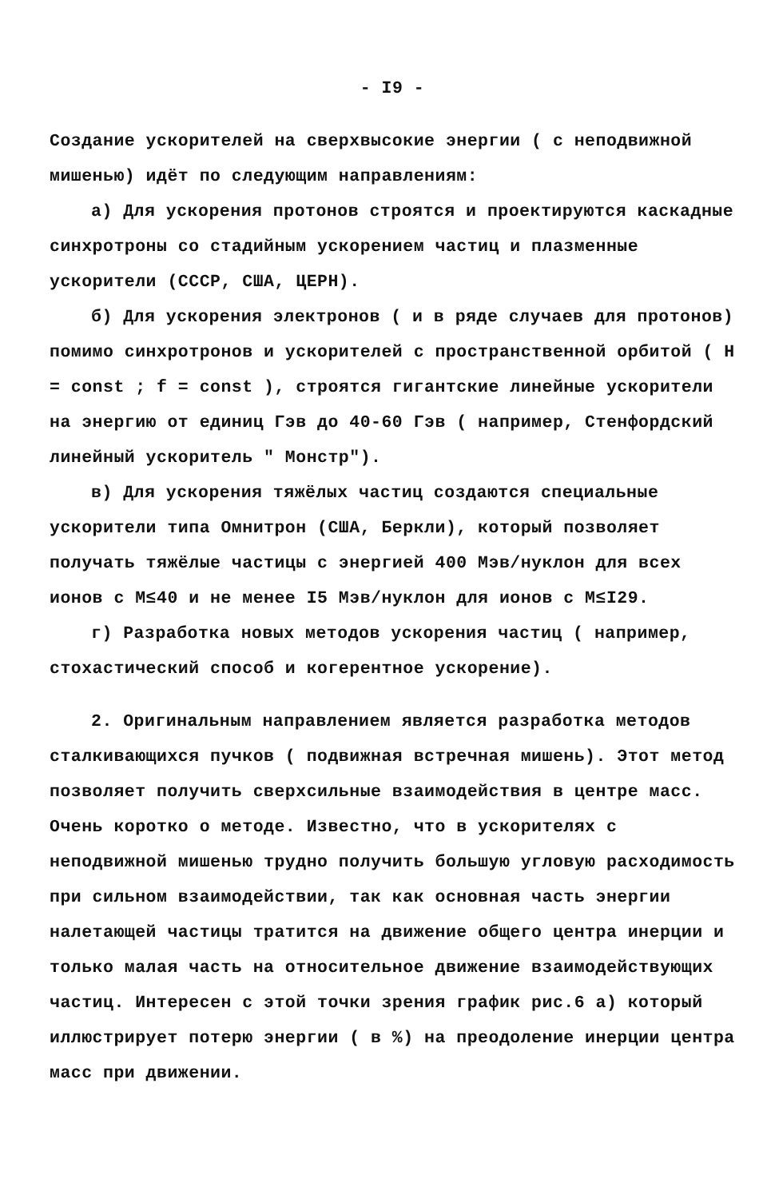- I9 -
Создание ускорителей на сверхвысокие энергии ( с неподвижной мишенью) идёт по следующим направлениям:
а) Для ускорения протонов строятся и проектируются каскадные синхротроны со стадийным ускорением частиц и плазменные ускорители (СССР, США, ЦЕРН).
б) Для ускорения электронов ( и в ряде случаев для протонов) помимо синхротронов и ускорителей с пространственной орбитой ( H = const ; f = const ), строятся гигантские линейные ускорители на энергию от единиц Гэв до 40-60 Гэв ( например, Стенфордский линейный ускоритель " Монстр").
в) Для ускорения тяжёлых частиц создаются специальные ускорители типа Омнитрон (США, Беркли), который позволяет получать тяжёлые частицы с энергией 400 Мэв/нуклон для всех ионов с М≤40 и не менее I5 Мэв/нуклон для ионов с М≤I29.
г) Разработка новых методов ускорения частиц ( например, стохастический способ и когерентное ускорение).
2. Оригинальным направлением является разработка методов сталкивающихся пучков ( подвижная встречная мишень). Этот метод позволяет получить сверхсильные взаимодействия в центре масс. Очень коротко о методе. Известно, что в ускорителях с неподвижной мишенью трудно получить большую угловую расходимость при сильном взаимодействии, так как основная часть энергии налетающей частицы тратится на движение общего центра инерции и только малая часть на относительное движение взаимодействующих частиц. Интересен с этой точки зрения график рис.6 а) который иллюстрирует потерю энергии ( в %) на преодоление инерции центра масс при движении.